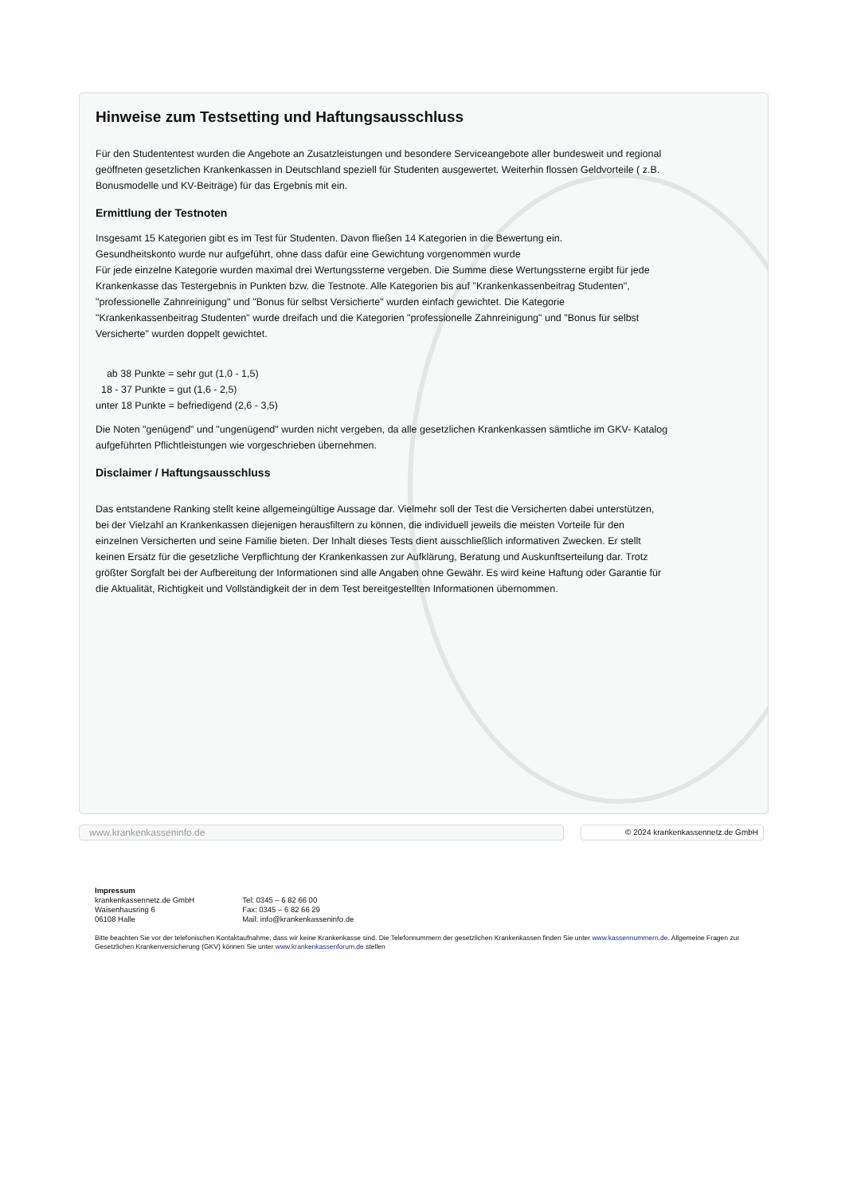Hinweise zum Testsetting und Haftungsausschluss
Für den Studententest wurden die Angebote an Zusatzleistungen und besondere Serviceangebote aller bundesweit und regional geöffneten gesetzlichen Krankenkassen in Deutschland speziell für Studenten ausgewertet. Weiterhin flossen Geldvorteile ( z.B. Bonusmodelle und KV-Beiträge) für das Ergebnis mit ein.
Ermittlung der Testnoten
Insgesamt 15 Kategorien gibt es im Test für Studenten. Davon fließen 14 Kategorien in die Bewertung ein.
Gesundheitskonto wurde nur aufgeführt, ohne dass dafür eine Gewichtung vorgenommen wurde
Für jede einzelne Kategorie wurden maximal drei Wertungssterne vergeben. Die Summe diese Wertungssterne ergibt für jede Krankenkasse das Testergebnis in Punkten bzw. die Testnote. Alle Kategorien bis auf "Krankenkassenbeitrag Studenten", "professionelle Zahnreinigung" und "Bonus für selbst Versicherte" wurden einfach gewichtet. Die Kategorie "Krankenkassenbeitrag Studenten" wurde dreifach und die Kategorien "professionelle Zahnreinigung" und "Bonus für selbst Versicherte" wurden doppelt gewichtet.
ab 38 Punkte = sehr gut (1,0 - 1,5)
18 - 37 Punkte = gut (1,6 - 2,5)
unter 18 Punkte = befriedigend (2,6 - 3,5)
Die Noten "genügend" und "ungenügend" wurden nicht vergeben, da alle gesetzlichen Krankenkassen sämtliche im GKV- Katalog aufgeführten Pflichtleistungen wie vorgeschrieben übernehmen.
Disclaimer / Haftungsausschluss
Das entstandene Ranking stellt keine allgemeingültige Aussage dar. Vielmehr soll der Test die Versicherten dabei unterstützen, bei der Vielzahl an Krankenkassen diejenigen herausfiltern zu können, die individuell jeweils die meisten Vorteile für den einzelnen Versicherten und seine Familie bieten. Der Inhalt dieses Tests dient ausschließlich informativen Zwecken. Er stellt keinen Ersatz für die gesetzliche Verpflichtung der Krankenkassen zur Aufklärung, Beratung und Auskunftserteilung dar. Trotz größter Sorgfalt bei der Aufbereitung der Informationen sind alle Angaben ohne Gewähr. Es wird keine Haftung oder Garantie für die Aktualität, Richtigkeit und Vollständigkeit der in dem Test bereitgestellten Informationen übernommen.
Impressum
krankenkassennetz.de GmbH
Waisenhausring 6
06108 Halle
Tel: 0345 – 6 82 66 00
Fax: 0345 – 6 82 66 29
Mail: info@krankenkasseninfo.de
Bitte beachten Sie vor der telefonischen Kontaktaufnahme, dass wir keine Krankenkasse sind. Die Telefonnummern der gesetzlichen Krankenkassen finden Sie unter www.kassennummern.de. Allgemeine Fragen zur Gesetzlichen Krankenversicherung (GKV) können Sie unter www.krankenkassenforum.de stellen
www.krankenkasseninfo.de © 2024 krankenkassennetz.de GmbH